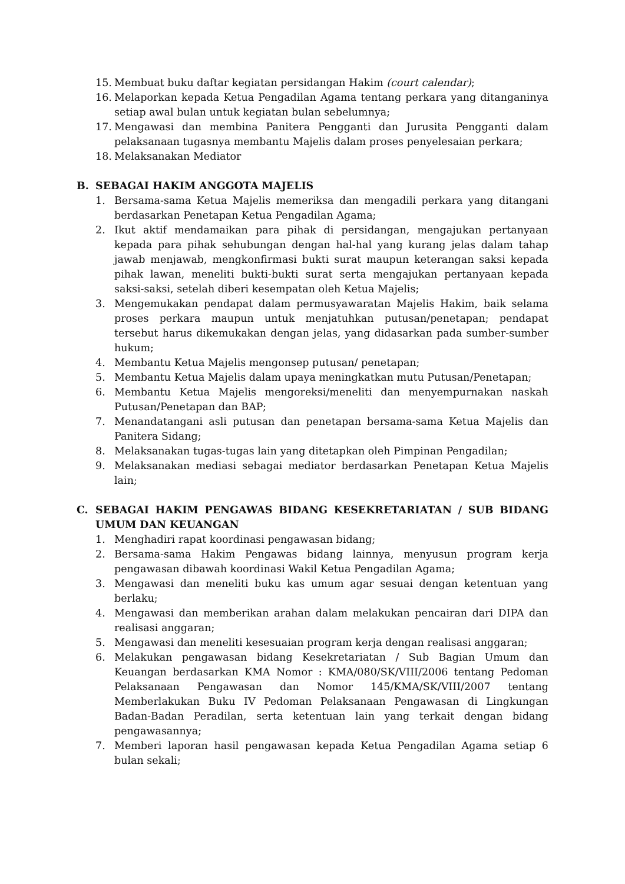15. Membuat buku daftar kegiatan persidangan Hakim (court calendar);
16. Melaporkan kepada Ketua Pengadilan Agama tentang perkara yang ditanganinya setiap awal bulan untuk kegiatan bulan sebelumnya;
17. Mengawasi dan membina Panitera Pengganti dan Jurusita Pengganti dalam pelaksanaan tugasnya membantu Majelis dalam proses penyelesaian perkara;
18. Melaksanakan Mediator
B. SEBAGAI HAKIM ANGGOTA MAJELIS
1. Bersama-sama Ketua Majelis memeriksa dan mengadili perkara yang ditangani berdasarkan Penetapan Ketua Pengadilan Agama;
2. Ikut aktif mendamaikan para pihak di persidangan, mengajukan pertanyaan kepada para pihak sehubungan dengan hal-hal yang kurang jelas dalam tahap jawab menjawab, mengkonfirmasi bukti surat maupun keterangan saksi kepada pihak lawan, meneliti bukti-bukti surat serta mengajukan pertanyaan kepada saksi-saksi, setelah diberi kesempatan oleh Ketua Majelis;
3. Mengemukakan pendapat dalam permusyawaratan Majelis Hakim, baik selama proses perkara maupun untuk menjatuhkan putusan/penetapan; pendapat tersebut harus dikemukakan dengan jelas, yang didasarkan pada sumber-sumber hukum;
4. Membantu Ketua Majelis mengonsep putusan/ penetapan;
5. Membantu Ketua Majelis dalam upaya meningkatkan mutu Putusan/Penetapan;
6. Membantu Ketua Majelis mengoreksi/meneliti dan menyempurnakan naskah Putusan/Penetapan dan BAP;
7. Menandatangani asli putusan dan penetapan bersama-sama Ketua Majelis dan Panitera Sidang;
8. Melaksanakan tugas-tugas lain yang ditetapkan oleh Pimpinan Pengadilan;
9. Melaksanakan mediasi sebagai mediator berdasarkan Penetapan Ketua Majelis lain;
C. SEBAGAI HAKIM PENGAWAS BIDANG KESEKRETARIATAN / SUB BIDANG UMUM DAN KEUANGAN
1. Menghadiri rapat koordinasi pengawasan bidang;
2. Bersama-sama Hakim Pengawas bidang lainnya, menyusun program kerja pengawasan dibawah koordinasi Wakil Ketua Pengadilan Agama;
3. Mengawasi dan meneliti buku kas umum agar sesuai dengan ketentuan yang berlaku;
4. Mengawasi dan memberikan arahan dalam melakukan pencairan dari DIPA dan realisasi anggaran;
5. Mengawasi dan meneliti kesesuaian program kerja dengan realisasi anggaran;
6. Melakukan pengawasan bidang Kesekretariatan / Sub Bagian Umum dan Keuangan berdasarkan KMA Nomor : KMA/080/SK/VIII/2006 tentang Pedoman Pelaksanaan Pengawasan dan Nomor 145/KMA/SK/VIII/2007 tentang Memberlakukan Buku IV Pedoman Pelaksanaan Pengawasan di Lingkungan Badan-Badan Peradilan, serta ketentuan lain yang terkait dengan bidang pengawasannya;
7. Memberi laporan hasil pengawasan kepada Ketua Pengadilan Agama setiap 6 bulan sekali;